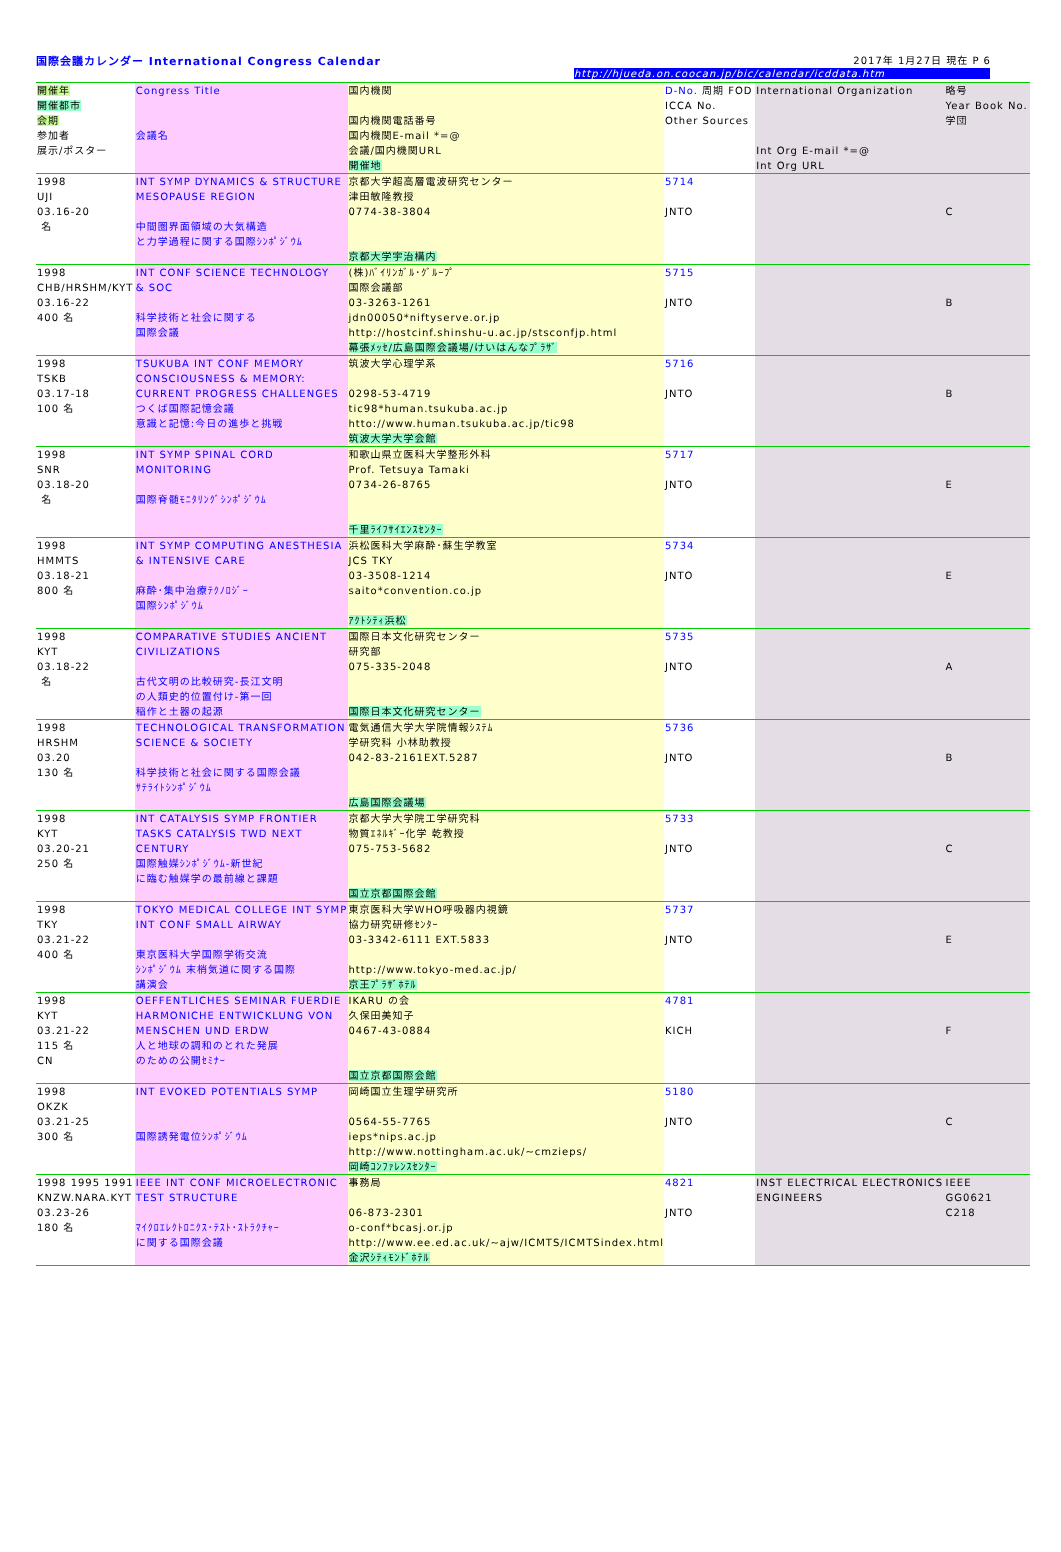国際会議カレンダー International Congress Calendar 2017年 1月27日 現在 P 6
http://hjueda.on.coocan.jp/bic/calendar/icddata.htm
| 開催年 開催都市 会期 参加者 展示/ポスター | Congress Title 会議名 | 国内機関 国内機関電話番号 国内機関E-mail *=@ 会議/国内機関URL 開催地 | D-No. 周期 FOD ICCA No. Other Sources | International Organization Int Org E-mail *=@ Int Org URL | 略号 Year Book No. 学団 |
| 1998 UJI 03.16-20 名 | INT SYMP DYNAMICS & STRUCTURE MESOPAUSE REGION 中間圏界面領域の大気構造 と力学過程に関する国際ｼﾝﾎﾟｼﾞｳﾑ | 京都大学超高層電波研究センター 津田敏隆教授 0774-38-3804 京都大学宇治構内 | 5714 JNTO | | C |
| 1998 CHB/HRSHM/KYT 03.16-22 400 名 | INT CONF SCIENCE TECHNOLOGY & SOC 科学技術と社会に関する 国際会議 | (株)ﾊﾞｲﾘﾝｶﾞﾙ･ｸﾞﾙｰﾌﾟ 国際会議部 03-3263-1261 jdn00050*niftyserve.or.jp http://hostcinf.shinshu-u.ac.jp/stsconfjp.html 幕張ﾒｯｾ/広島国際会議場/けいはんなﾌﾟﾗｻﾞ | 5715 JNTO | | B |
| 1998 TSKB 03.17-18 100 名 | TSUKUBA INT CONF MEMORY CONSCIOUSNESS & MEMORY: CURRENT PROGRESS CHALLENGES つくば国際記憶会議 意識と記憶:今日の進歩と挑戦 | 筑波大学心理学系 0298-53-4719 tic98*human.tsukuba.ac.jp htto://www.human.tsukuba.ac.jp/tic98 筑波大学大学会館 | 5716 JNTO | | B |
| 1998 SNR 03.18-20 名 | INT SYMP SPINAL CORD MONITORING 国際脊髄ﾓﾆﾀﾘﾝｸﾞｼﾝﾎﾟｼﾞｳﾑ | 和歌山県立医科大学整形外科 Prof. Tetsuya Tamaki 0734-26-8765 千里ﾗｲﾌｻｲｴﾝｽｾﾝﾀｰ | 5717 JNTO | | E |
| 1998 HMMTS 03.18-21 800 名 | INT SYMP COMPUTING ANESTHESIA & INTENSIVE CARE 麻酔･集中治療ﾃｸﾉﾛｼﾞｰ 国際ｼﾝﾎﾟｼﾞｳﾑ | 浜松医科大学麻酔･蘇生学教室 JCS TKY 03-3508-1214 saito*convention.co.jp ｱｸﾄｼﾃｨ浜松 | 5734 JNTO | | E |
| 1998 KYT 03.18-22 名 | COMPARATIVE STUDIES ANCIENT CIVILIZATIONS 古代文明の比較研究-長江文明 の人類史的位置付け-第一回 稲作と土器の起源 | 国際日本文化研究センター 研究部 075-335-2048 国際日本文化研究センター | 5735 JNTO | | A |
| 1998 HRSHM 03.20 130 名 | TECHNOLOGICAL TRANSFORMATION SCIENCE & SOCIETY 科学技術と社会に関する国際会議 ｻﾃﾗｲﾄｼﾝﾎﾟｼﾞｳﾑ | 電気通信大学大学院情報ｼｽﾃﾑ 学研究科 小林助教授 042-83-2161EXT.5287 広島国際会議場 | 5736 JNTO | | B |
| 1998 KYT 03.20-21 250 名 | INT CATALYSIS SYMP FRONTIER TASKS CATALYSIS TWD NEXT CENTURY 国際触媒ｼﾝﾎﾟｼﾞｳﾑ-新世紀 に臨む触媒学の最前線と課題 | 京都大学大学院工学研究科 物質ｴﾈﾙｷﾞｰ化学 乾教授 075-753-5682 国立京都国際会館 | 5733 JNTO | | C |
| 1998 TKY 03.21-22 400 名 | TOKYO MEDICAL COLLEGE INT SYMP INT CONF SMALL AIRWAY 東京医科大学国際学術交流 ｼﾝﾎﾟｼﾞｳﾑ 末梢気道に関する国際 講演会 | 東京医科大学WHO呼吸器内視鏡 協力研究研修ｾﾝﾀｰ 03-3342-6111 EXT.5833 http://www.tokyo-med.ac.jp/ 京王ﾌﾟﾗｻﾞﾎﾃﾙ | 5737 JNTO | | E |
| 1998 KYT 03.21-22 115 名 CN | OEFFENTLICHES SEMINAR FUERDIE HARMONICHE ENTWICKLUNG VON MENSCHEN UND ERDW 人と地球の調和のとれた発展 のための公開ｾﾐﾅｰ | IKARU の会 久保田美知子 0467-43-0884 国立京都国際会館 | 4781 KICH | | F |
| 1998 OKZK 03.21-25 300 名 | INT EVOKED POTENTIALS SYMP 国際誘発電位ｼﾝﾎﾟｼﾞｳﾑ | 岡崎国立生理学研究所 0564-55-7765 ieps*nips.ac.jp http://www.nottingham.ac.uk/~cmzieps/ 岡崎ｺﾝﾌｧﾚﾝｽｾﾝﾀｰ | 5180 JNTO | | C |
| 1998 1995 1991 KNZW.NARA.KYT 03.23-26 180 名 | IEEE INT CONF MICROELECTRONIC TEST STRUCTURE ﾏｲｸﾛｴﾚｸﾄﾛﾆｸｽ･ﾃｽﾄ･ｽﾄﾗｸﾁｬｰ に関する国際会議 | 事務局 06-873-2301 o-conf*bcasj.or.jp http://www.ee.ed.ac.uk/~ajw/ICMTS/ICMTSindex.html 金沢ｼﾃｨﾓﾝﾄﾞﾎﾃﾙ | 4821 JNTO | INST ELECTRICAL ELECTRONICS ENGINEERS | IEEE GG0621 C218 |